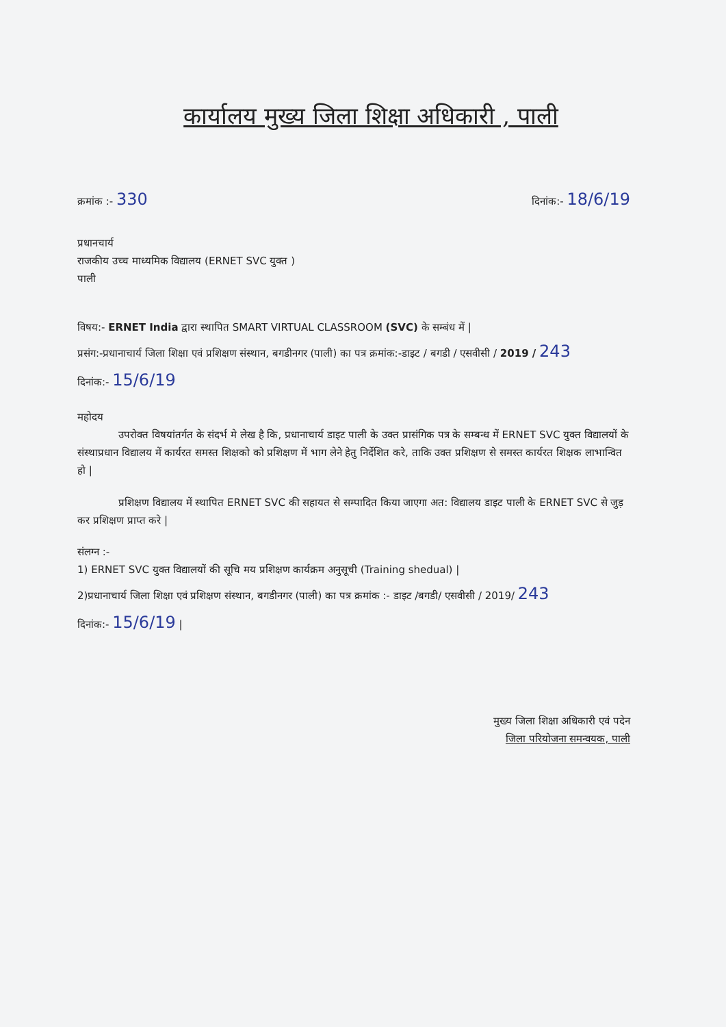कार्यालय मुख्य जिला शिक्षा अधिकारी , पाली
क्रमांक :- 330 दिनांक:- 18/6/19
प्रधानचार्य
राजकीय उच्च माध्यमिक विद्यालय (ERNET SVC युक्त )
पाली
विषय:- ERNET India द्वारा स्थापित SMART VIRTUAL CLASSROOM (SVC) के सम्बंध में |
प्रसंग:-प्रधानाचार्य जिला शिक्षा एवं प्रशिक्षण संस्थान, बगडीनगर (पाली) का पत्र क्रमांक:-डाइट / बगडी / एसवीसी / 2019 / 243
दिनांक:- 15/6/19
महोदय
उपरोक्त विषयांतर्गत के संदर्भ मे लेख है कि, प्रधानाचार्य डाइट पाली के उक्त प्रासंगिक पत्र के सम्बन्ध में ERNET SVC युक्त विद्यालयों के संस्थाप्रधान विद्यालय में कार्यरत समस्त शिक्षको को प्रशिक्षण में भाग लेने हेतु निर्देशित करे, ताकि उक्त प्रशिक्षण से समस्त कार्यरत शिक्षक लाभान्वित हो |
प्रशिक्षण विद्यालय में स्थापित ERNET SVC की सहायत से सम्पादित किया जाएगा अत: विद्यालय डाइट पाली के ERNET SVC से जुड़ कर प्रशिक्षण प्राप्त करे |
संलग्न :-
1) ERNET SVC युक्त विद्यालयों की सूचि मय प्रशिक्षण कार्यक्रम अनुसूची (Training shedual) |
2)प्रधानाचार्य जिला शिक्षा एवं प्रशिक्षण संस्थान, बगडीनगर (पाली) का पत्र क्रमांक :- डाइट /बगडी/ एसवीसी / 2019/ 243
दिनांक:- 15/6/19 |
मुख्य जिला शिक्षा अधिकारी एवं पदेन
जिला परियोजना समन्वयक, पाली